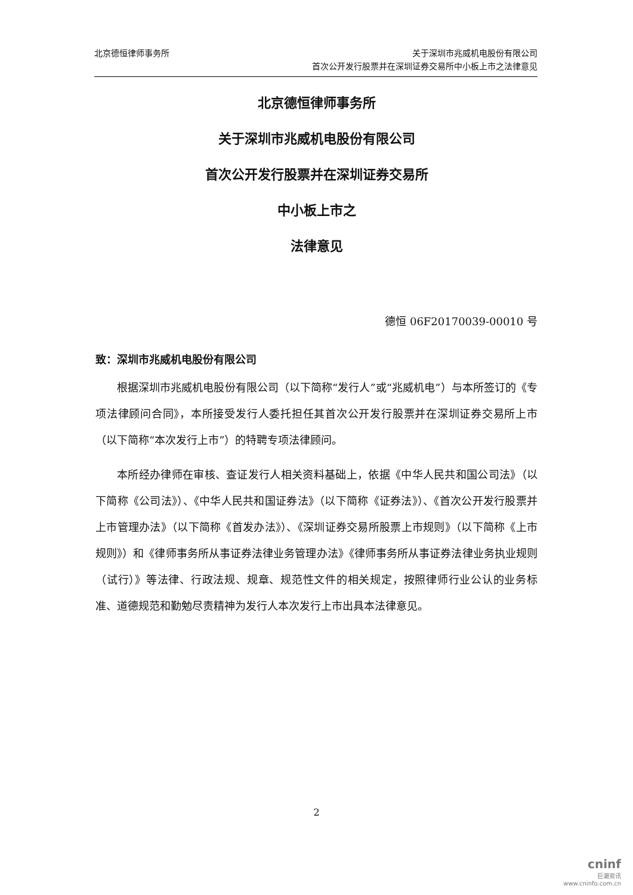北京德恒律师事务所 关于深圳市兆威机电股份有限公司
首次公开发行股票并在深圳证券交易所中小板上市之法律意见
北京德恒律师事务所
关于深圳市兆威机电股份有限公司
首次公开发行股票并在深圳证券交易所
中小板上市之
法律意见
德恒 06F20170039-00010 号
致：深圳市兆威机电股份有限公司
根据深圳市兆威机电股份有限公司（以下简称“发行人”或“兆威机电”）与本所签订的《专项法律顾问合同》，本所接受发行人委托担任其首次公开发行股票并在深圳证券交易所上市（以下简称“本次发行上市”）的特聘专项法律顾问。
本所经办律师在审核、查证发行人相关资料基础上，依据《中华人民共和国公司法》（以下简称《公司法》）、《中华人民共和国证券法》（以下简称《证券法》）、《首次公开发行股票并上市管理办法》（以下简称《首发办法》）、《深圳证券交易所股票上市规则》（以下简称《上市规则》）和《律师事务所从事证券法律业务管理办法》《律师事务所从事证券法律业务执业规则（试行）》等法律、行政法规、规章、规范性文件的相关规定，按照律师行业公认的业务标准、道德规范和勤勉尽责精神为发行人本次发行上市出具本法律意见。
2
cninf
巨潮资讯
www.cninfo.com.cn